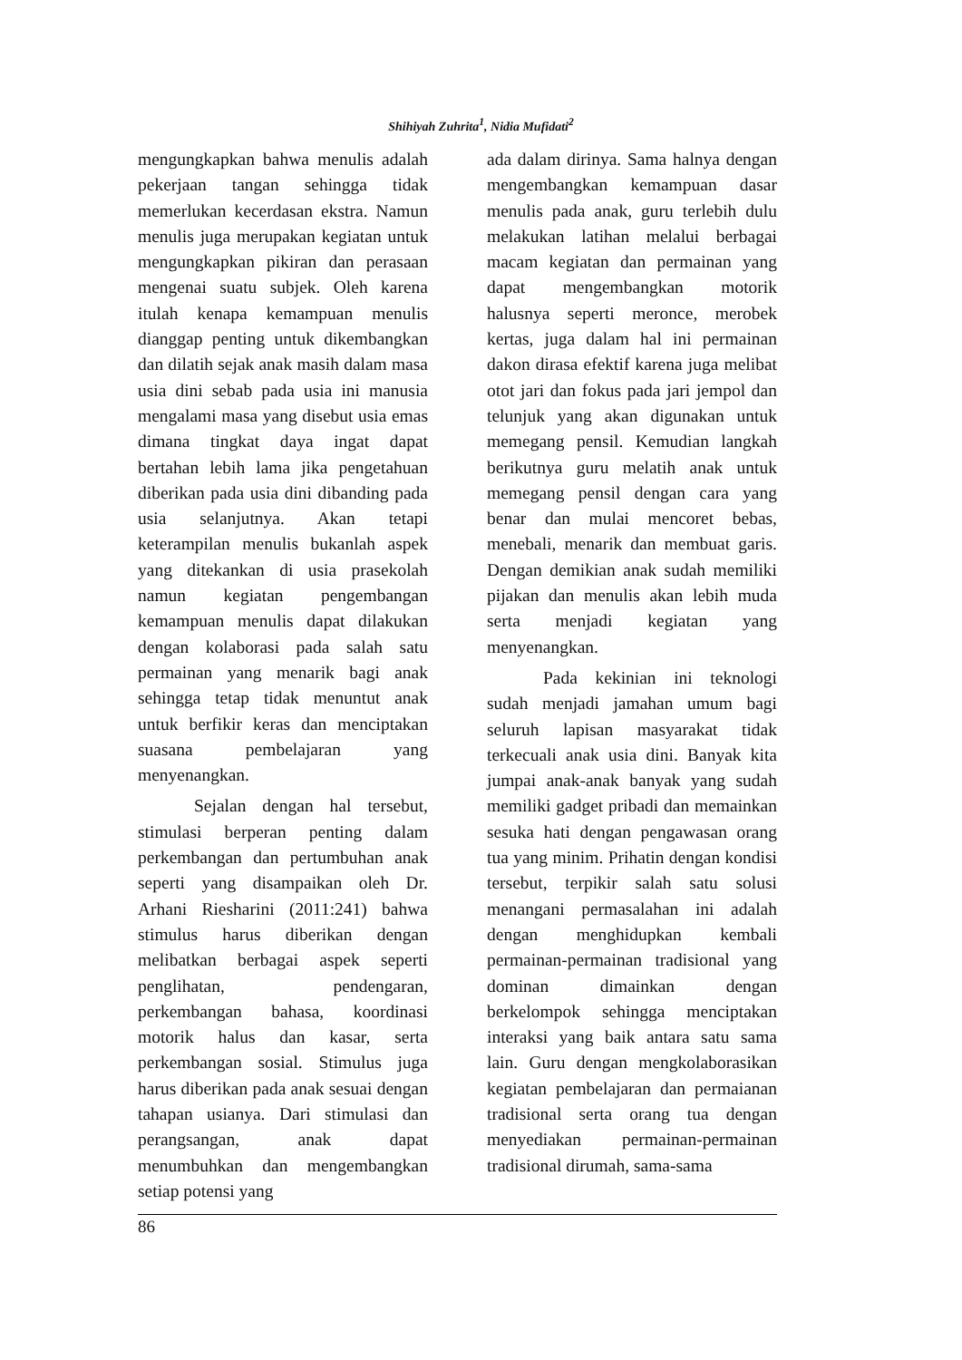Shihiyah Zuhrita<sup>1</sup>, Nidia Mufidati<sup>2</sup>
mengungkapkan bahwa menulis adalah pekerjaan tangan sehingga tidak memerlukan kecerdasan ekstra. Namun menulis juga merupakan kegiatan untuk mengungkapkan pikiran dan perasaan mengenai suatu subjek. Oleh karena itulah kenapa kemampuan menulis dianggap penting untuk dikembangkan dan dilatih sejak anak masih dalam masa usia dini sebab pada usia ini manusia mengalami masa yang disebut usia emas dimana tingkat daya ingat dapat bertahan lebih lama jika pengetahuan diberikan pada usia dini dibanding pada usia selanjutnya. Akan tetapi keterampilan menulis bukanlah aspek yang ditekankan di usia prasekolah namun kegiatan pengembangan kemampuan menulis dapat dilakukan dengan kolaborasi pada salah satu permainan yang menarik bagi anak sehingga tetap tidak menuntut anak untuk berfikir keras dan menciptakan suasana pembelajaran yang menyenangkan.
Sejalan dengan hal tersebut, stimulasi berperan penting dalam perkembangan dan pertumbuhan anak seperti yang disampaikan oleh Dr. Arhani Riesharini (2011:241) bahwa stimulus harus diberikan dengan melibatkan berbagai aspek seperti penglihatan, pendengaran, perkembangan bahasa, koordinasi motorik halus dan kasar, serta perkembangan sosial. Stimulus juga harus diberikan pada anak sesuai dengan tahapan usianya. Dari stimulasi dan perangsangan, anak dapat menumbuhkan dan mengembangkan setiap potensi yang
ada dalam dirinya. Sama halnya dengan mengembangkan kemampuan dasar menulis pada anak, guru terlebih dulu melakukan latihan melalui berbagai macam kegiatan dan permainan yang dapat mengembangkan motorik halusnya seperti meronce, merobek kertas, juga dalam hal ini permainan dakon dirasa efektif karena juga melibat otot jari dan fokus pada jari jempol dan telunjuk yang akan digunakan untuk memegang pensil. Kemudian langkah berikutnya guru melatih anak untuk memegang pensil dengan cara yang benar dan mulai mencoret bebas, menebali, menarik dan membuat garis. Dengan demikian anak sudah memiliki pijakan dan menulis akan lebih muda serta menjadi kegiatan yang menyenangkan.
Pada kekinian ini teknologi sudah menjadi jamahan umum bagi seluruh lapisan masyarakat tidak terkecuali anak usia dini. Banyak kita jumpai anak-anak banyak yang sudah memiliki gadget pribadi dan memainkan sesuka hati dengan pengawasan orang tua yang minim. Prihatin dengan kondisi tersebut, terpikir salah satu solusi menangani permasalahan ini adalah dengan menghidupkan kembali permainan-permainan tradisional yang dominan dimainkan dengan berkelompok sehingga menciptakan interaksi yang baik antara satu sama lain. Guru dengan mengkolaborasikan kegiatan pembelajaran dan permaianan tradisional serta orang tua dengan menyediakan permainan-permainan tradisional dirumah, sama-sama
86